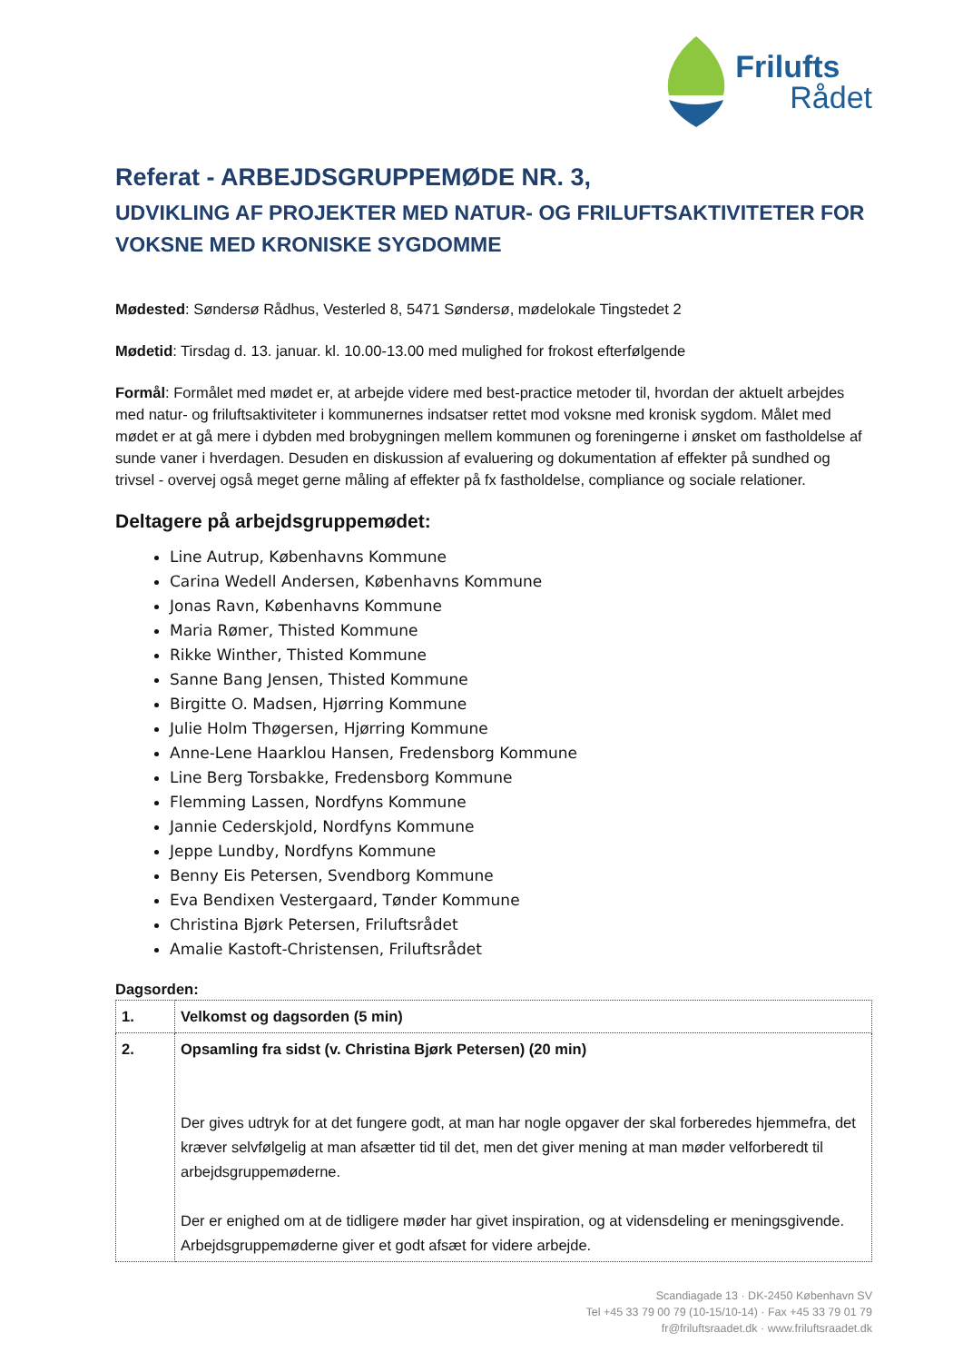Frilufts
Rådet
Referat - ARBEJDSGRUPPEMØDE NR. 3,
UDVIKLING AF PROJEKTER MED NATUR- OG FRILUFTSAKTIVITETER FOR VOKSNE MED KRONISKE SYGDOMME
Mødested: Søndersø Rådhus, Vesterled 8, 5471 Søndersø, mødelokale Tingstedet 2
Mødetid: Tirsdag d. 13. januar. kl. 10.00-13.00 med mulighed for frokost efterfølgende
Formål: Formålet med mødet er, at arbejde videre med best-practice metoder til, hvordan der aktuelt arbejdes med natur- og friluftsaktiviteter i kommunernes indsatser rettet mod voksne med kronisk sygdom. Målet med mødet er at gå mere i dybden med brobygningen mellem kommunen og foreningerne i ønsket om fastholdelse af sunde vaner i hverdagen. Desuden en diskussion af evaluering og dokumentation af effekter på sundhed og trivsel - overvej også meget gerne måling af effekter på fx fastholdelse, compliance og sociale relationer.
Deltagere på arbejdsgruppemødet:
Line Autrup, Københavns Kommune
Carina Wedell Andersen, Københavns Kommune
Jonas Ravn, Københavns Kommune
Maria Rømer, Thisted Kommune
Rikke Winther, Thisted Kommune
Sanne Bang Jensen, Thisted Kommune
Birgitte O. Madsen, Hjørring Kommune
Julie Holm Thøgersen, Hjørring Kommune
Anne-Lene Haarklou Hansen, Fredensborg Kommune
Line Berg Torsbakke, Fredensborg Kommune
Flemming Lassen, Nordfyns Kommune
Jannie Cederskjold, Nordfyns Kommune
Jeppe Lundby, Nordfyns Kommune
Benny Eis Petersen, Svendborg Kommune
Eva Bendixen Vestergaard, Tønder Kommune
Christina Bjørk Petersen, Friluftsrådet
Amalie Kastoft-Christensen, Friluftsrådet
Dagsorden:
| 1. | Velkomst og dagsorden (5 min) |
| 2. | Opsamling fra sidst (v. Christina Bjørk Petersen) (20 min) Der gives udtryk for at det fungere godt, at man har nogle opgaver der skal forberedes hjemmefra, det kræver selvfølgelig at man afsætter tid til det, men det giver mening at man møder velforberedt til arbejdsgruppemøderne. Der er enighed om at de tidligere møder har givet inspiration, og at vidensdeling er meningsgivende. Arbejdsgruppemøderne giver et godt afsæt for videre arbejde. |
Scandiagade 13 · DK-2450 København SV
Tel +45 33 79 00 79 (10-15/10-14) · Fax +45 33 79 01 79
fr@friluftsraadet.dk · www.friluftsraadet.dk